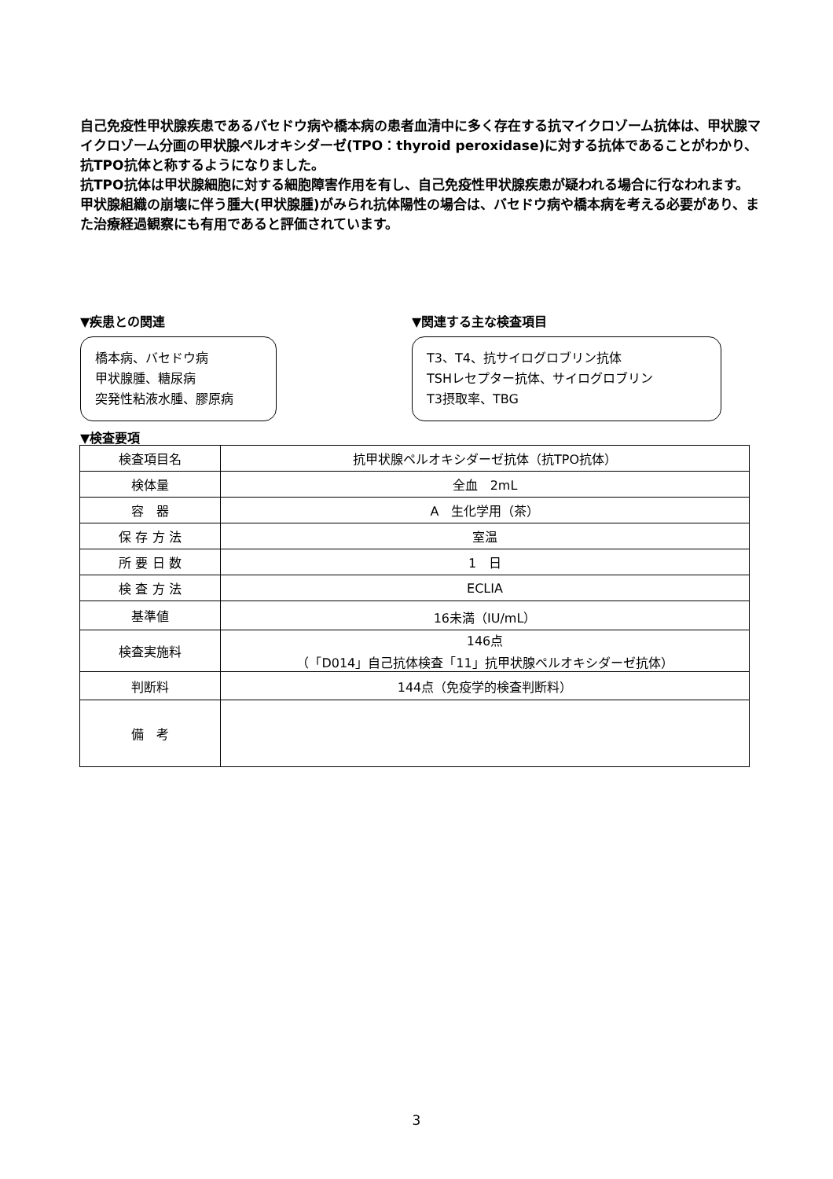自己免疫性甲状腺疾患であるバセドウ病や橋本病の患者血清中に多く存在する抗マイクロゾーム抗体は、甲状腺マイクロゾーム分画の甲状腺ペルオキシダーゼ(TPO：thyroid peroxidase)に対する抗体であることがわかり、抗TPO抗体と称するようになりました。
抗TPO抗体は甲状腺細胞に対する細胞障害作用を有し、自己免疫性甲状腺疾患が疑われる場合に行なわれます。
甲状腺組織の崩壊に伴う腫大(甲状腺腫)がみられ抗体陽性の場合は、バセドウ病や橋本病を考える必要があり、また治療経過観察にも有用であると評価されています。
▼疾患との関連
橋本病、バセドウ病
甲状腺腫、糖尿病
突発性粘液水腫、膠原病
▼関連する主な検査項目
T3、T4、抗サイログロブリン抗体
TSHレセプター抗体、サイログロブリン
T3摂取率、TBG
▼検査要項
| 検査項目名 | 抗甲状腺ペルオキシダーゼ抗体（抗TPO抗体） |
| 検体量 | 全血 2mL |
| 容 器 | A 生化学用（茶） |
| 保 存 方 法 | 室温 |
| 所 要 日 数 | 1 日 |
| 検 査 方 法 | ECLIA |
| 基準値 | 16未満（IU/mL） |
| 検査実施料 | 146点 （「D014」自己抗体検査「11」抗甲状腺ペルオキシダーゼ抗体） |
| 判断料 | 144点（免疫学的検査判断料） |
| 備 考 | |
3